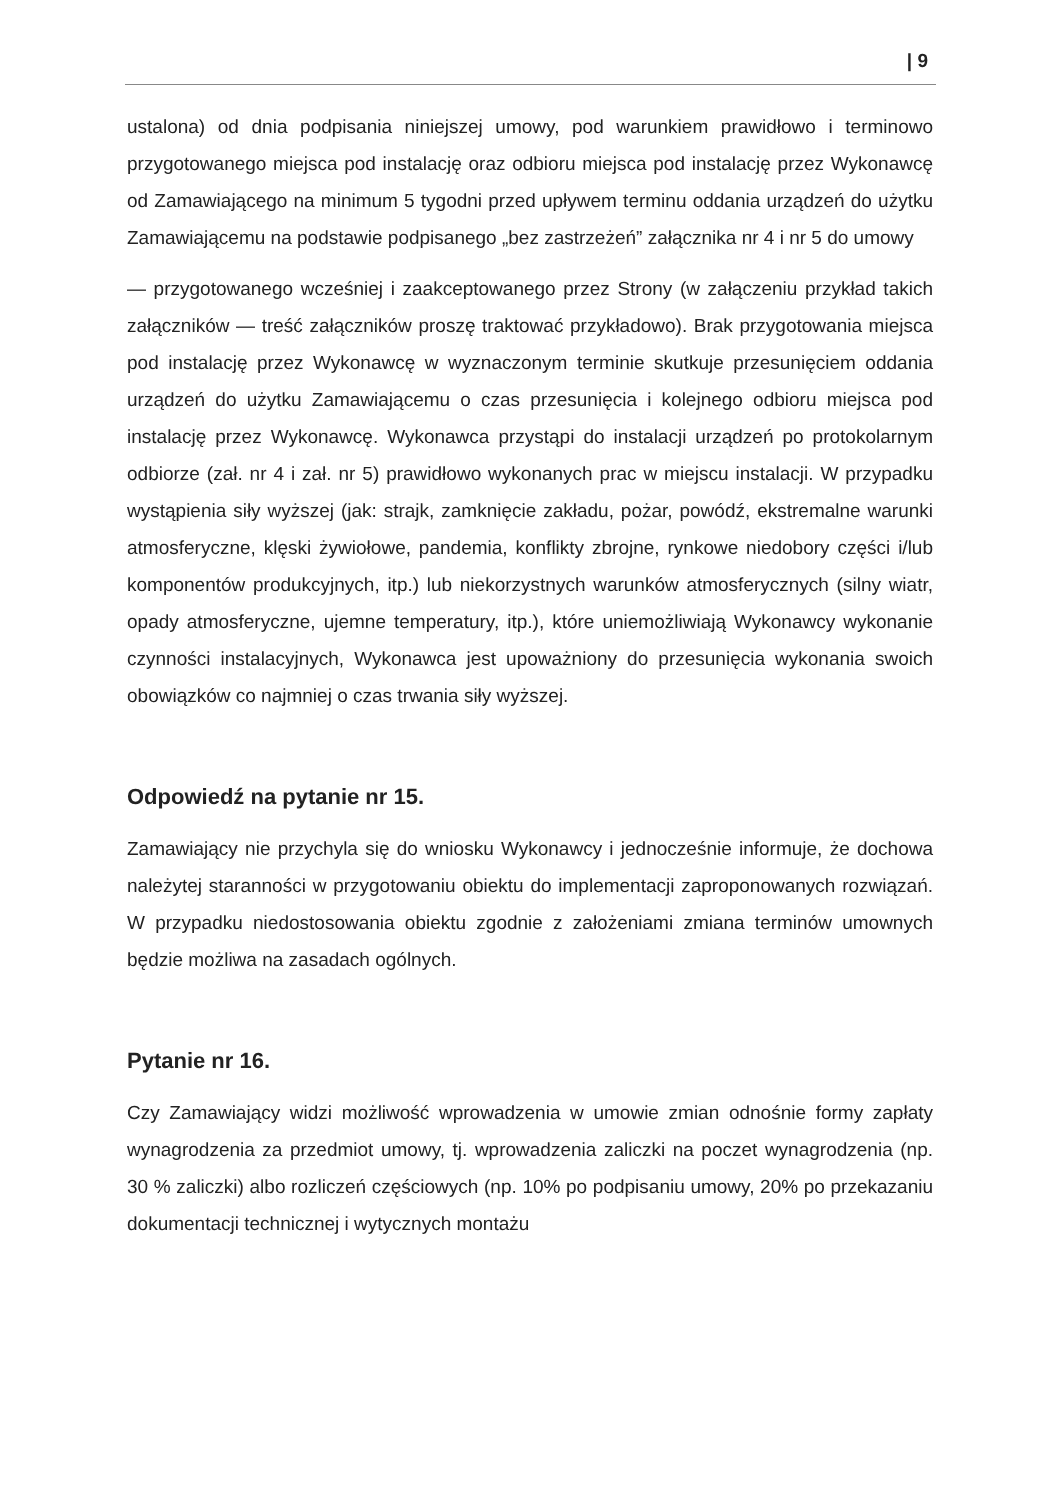| 9
ustalona) od dnia podpisania niniejszej umowy, pod warunkiem prawidłowo i terminowo przygotowanego miejsca pod instalację oraz odbioru miejsca pod instalację przez Wykonawcę od Zamawiającego na minimum 5 tygodni przed upływem terminu oddania urządzeń do użytku Zamawiającemu na podstawie podpisanego „bez zastrzeżeń” załącznika nr 4 i nr 5 do umowy
— przygotowanego wcześniej i zaakceptowanego przez Strony (w załączeniu przykład takich załączników — treść załączników proszę traktować przykładowo). Brak przygotowania miejsca pod instalację przez Wykonawcę w wyznaczonym terminie skutkuje przesunięciem oddania urządzeń do użytku Zamawiającemu o czas przesunięcia i kolejnego odbioru miejsca pod instalację przez Wykonawcę. Wykonawca przystąpi do instalacji urządzeń po protokolarnym odbiorze (zał. nr 4 i zał. nr 5) prawidłowo wykonanych prac w miejscu instalacji. W przypadku wystąpienia siły wyższej (jak: strajk, zamknięcie zakładu, pożar, powódź, ekstremalne warunki atmosferyczne, klęski żywiołowe, pandemia, konflikty zbrojne, rynkowe niedobory części i/lub komponentów produkcyjnych, itp.) lub niekorzystnych warunków atmosferycznych (silny wiatr, opady atmosferyczne, ujemne temperatury, itp.), które uniemożliwiają Wykonawcy wykonanie czynności instalacyjnych, Wykonawca jest upoważniony do przesunięcia wykonania swoich obowiązków co najmniej o czas trwania siły wyższej.
Odpowiedź na pytanie nr 15.
Zamawiający nie przychyla się do wniosku Wykonawcy i jednocześnie informuje, że dochowa należytej staranności w przygotowaniu obiektu do implementacji zaproponowanych rozwiązań. W przypadku niedostosowania obiektu zgodnie z założeniami zmiana terminów umownych będzie możliwa na zasadach ogólnych.
Pytanie nr 16.
Czy Zamawiający widzi możliwość wprowadzenia w umowie zmian odnośnie formy zapłaty wynagrodzenia za przedmiot umowy, tj. wprowadzenia zaliczki na poczet wynagrodzenia (np. 30 % zaliczki) albo rozliczeń częściowych (np. 10% po podpisaniu umowy, 20% po przekazaniu dokumentacji technicznej i wytycznych montażu